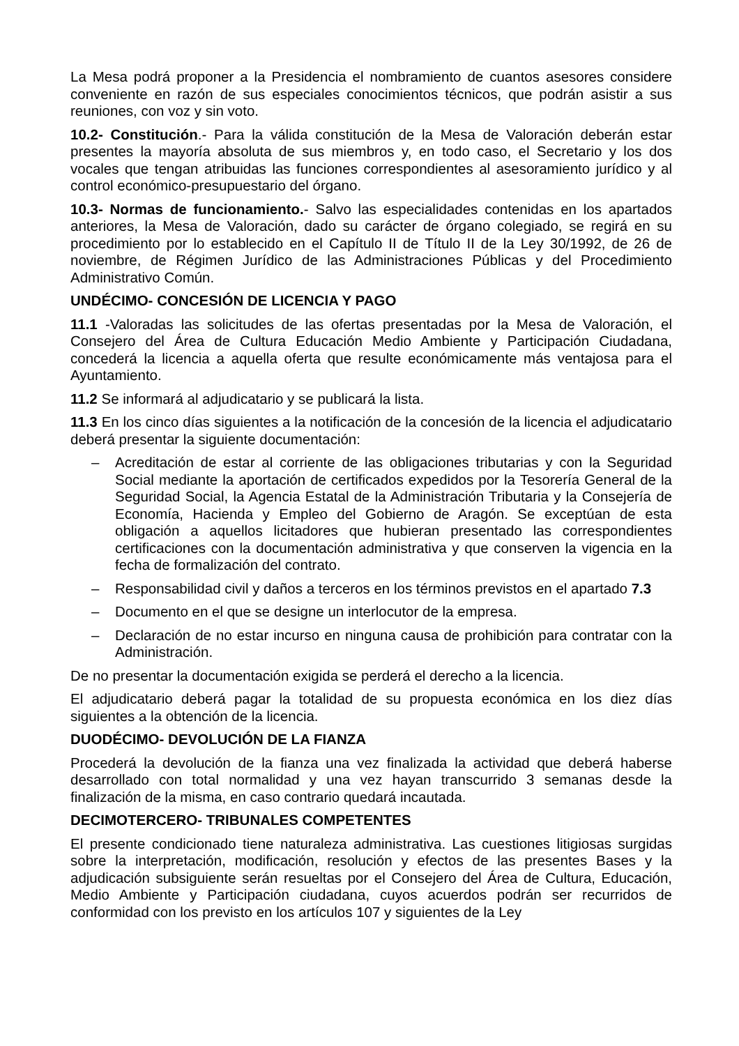La Mesa podrá proponer a la Presidencia el nombramiento de cuantos asesores considere conveniente en razón de sus especiales conocimientos técnicos, que podrán asistir a sus reuniones, con voz y sin voto.
10.2- Constitución.- Para la válida constitución de la Mesa de Valoración deberán estar presentes la mayoría absoluta de sus miembros y, en todo caso, el Secretario y los dos vocales que tengan atribuidas las funciones correspondientes al asesoramiento jurídico y al control económico-presupuestario del órgano.
10.3- Normas de funcionamiento.- Salvo las especialidades contenidas en los apartados anteriores, la Mesa de Valoración, dado su carácter de órgano colegiado, se regirá en su procedimiento por lo establecido en el Capítulo II de Título II de la Ley 30/1992, de 26 de noviembre, de Régimen Jurídico de las Administraciones Públicas y del Procedimiento Administrativo Común.
UNDÉCIMO- CONCESIÓN DE LICENCIA Y PAGO
11.1 -Valoradas las solicitudes de las ofertas presentadas por la Mesa de Valoración, el Consejero del Área de Cultura Educación Medio Ambiente y Participación Ciudadana, concederá la licencia a aquella oferta que resulte económicamente más ventajosa para el Ayuntamiento.
11.2 Se informará al adjudicatario y se publicará la lista.
11.3 En los cinco días siguientes a la notificación de la concesión de la licencia el adjudicatario deberá presentar la siguiente documentación:
– Acreditación de estar al corriente de las obligaciones tributarias y con la Seguridad Social mediante la aportación de certificados expedidos por la Tesorería General de la Seguridad Social, la Agencia Estatal de la Administración Tributaria y la Consejería de Economía, Hacienda y Empleo del Gobierno de Aragón. Se exceptúan de esta obligación a aquellos licitadores que hubieran presentado las correspondientes certificaciones con la documentación administrativa y que conserven la vigencia en la fecha de formalización del contrato.
– Responsabilidad civil y daños a terceros en los términos previstos en el apartado 7.3
– Documento en el que se designe un interlocutor de la empresa.
– Declaración de no estar incurso en ninguna causa de prohibición para contratar con la Administración.
De no presentar la documentación exigida se perderá el derecho a la licencia.
El adjudicatario deberá pagar la totalidad de su propuesta económica en los diez días siguientes a la obtención de la licencia.
DUODÉCIMO- DEVOLUCIÓN DE LA FIANZA
Procederá la devolución de la fianza una vez finalizada la actividad que deberá haberse desarrollado con total normalidad y una vez hayan transcurrido 3 semanas desde la finalización de la misma, en caso contrario quedará incautada.
DECIMOTERCERO- TRIBUNALES COMPETENTES
El presente condicionado tiene naturaleza administrativa. Las cuestiones litigiosas surgidas sobre la interpretación, modificación, resolución y efectos de las presentes Bases y la adjudicación subsiguiente serán resueltas por el Consejero del Área de Cultura, Educación, Medio Ambiente y Participación ciudadana, cuyos acuerdos podrán ser recurridos de conformidad con los previsto en los artículos 107 y siguientes de la Ley